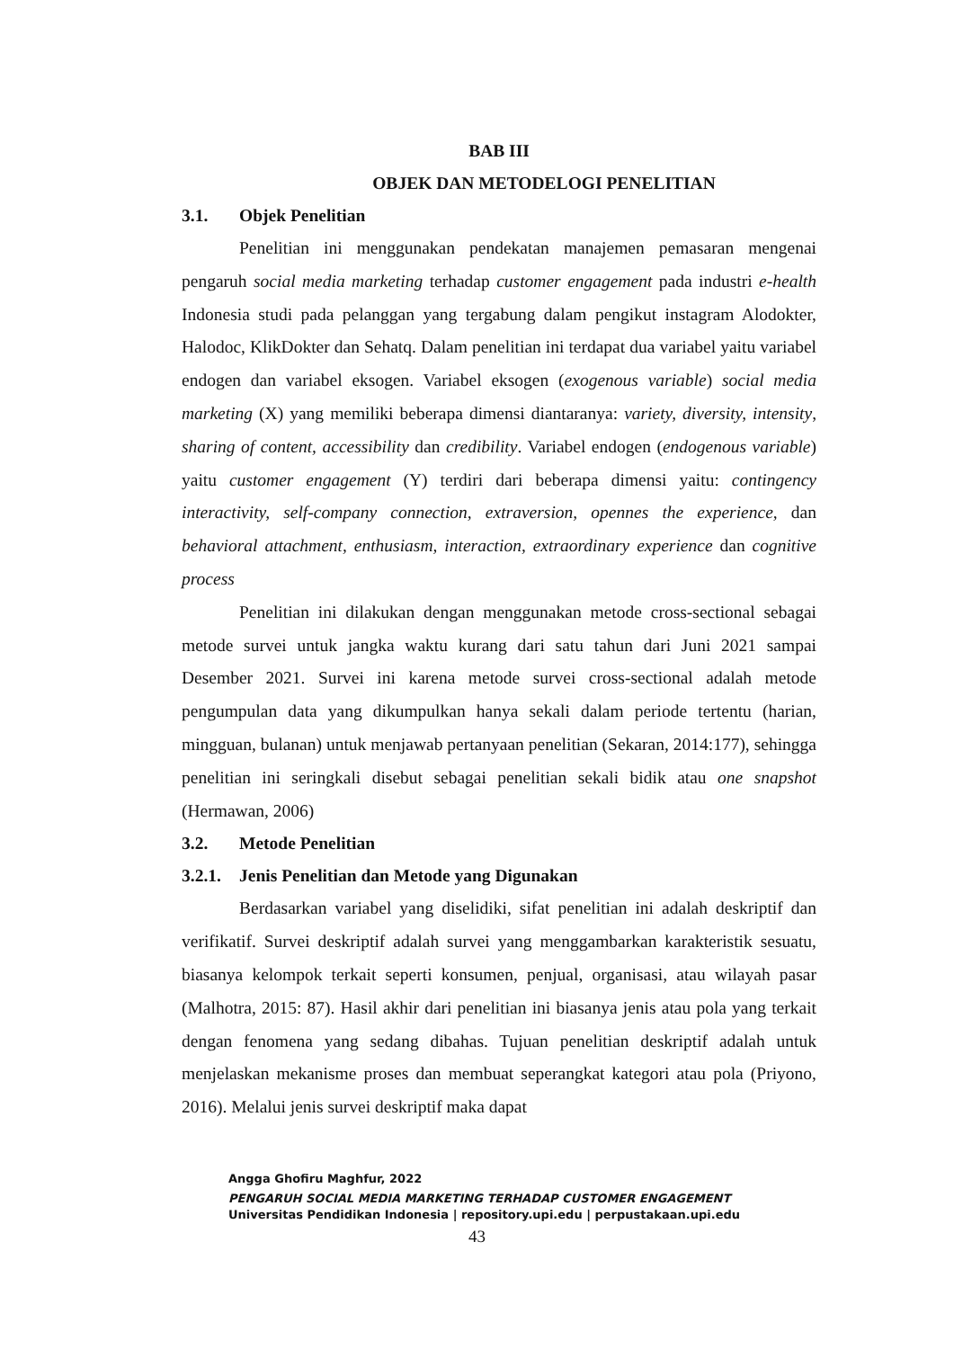BAB III
OBJEK DAN METODELOGI PENELITIAN
3.1. Objek Penelitian
Penelitian ini menggunakan pendekatan manajemen pemasaran mengenai pengaruh social media marketing terhadap customer engagement pada industri e-health Indonesia studi pada pelanggan yang tergabung dalam pengikut instagram Alodokter, Halodoc, KlikDokter dan Sehatq. Dalam penelitian ini terdapat dua variabel yaitu variabel endogen dan variabel eksogen. Variabel eksogen (exogenous variable) social media marketing (X) yang memiliki beberapa dimensi diantaranya: variety, diversity, intensity, sharing of content, accessibility dan credibility. Variabel endogen (endogenous variable) yaitu customer engagement (Y) terdiri dari beberapa dimensi yaitu: contingency interactivity, self-company connection, extraversion, opennes the experience, dan behavioral attachment, enthusiasm, interaction, extraordinary experience dan cognitive process
Penelitian ini dilakukan dengan menggunakan metode cross-sectional sebagai metode survei untuk jangka waktu kurang dari satu tahun dari Juni 2021 sampai Desember 2021. Survei ini karena metode survei cross-sectional adalah metode pengumpulan data yang dikumpulkan hanya sekali dalam periode tertentu (harian, mingguan, bulanan) untuk menjawab pertanyaan penelitian (Sekaran, 2014:177), sehingga penelitian ini seringkali disebut sebagai penelitian sekali bidik atau one snapshot (Hermawan, 2006)
3.2. Metode Penelitian
3.2.1. Jenis Penelitian dan Metode yang Digunakan
Berdasarkan variabel yang diselidiki, sifat penelitian ini adalah deskriptif dan verifikatif. Survei deskriptif adalah survei yang menggambarkan karakteristik sesuatu, biasanya kelompok terkait seperti konsumen, penjual, organisasi, atau wilayah pasar (Malhotra, 2015: 87). Hasil akhir dari penelitian ini biasanya jenis atau pola yang terkait dengan fenomena yang sedang dibahas. Tujuan penelitian deskriptif adalah untuk menjelaskan mekanisme proses dan membuat seperangkat kategori atau pola (Priyono, 2016). Melalui jenis survei deskriptif maka dapat
Angga Ghofiru Maghfur, 2022
PENGARUH SOCIAL MEDIA MARKETING TERHADAP CUSTOMER ENGAGEMENT
Universitas Pendidikan Indonesia | repository.upi.edu | perpustakaan.upi.edu
43